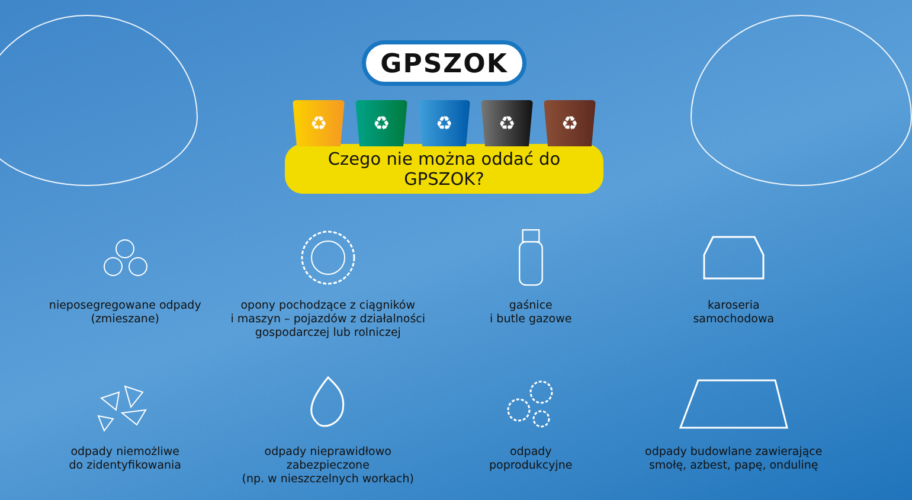GPSZOK
♻ ♻ ♻ ♻ ♻
Czego nie można oddać do GPSZOK?
nieposegregowane odpady
(zmieszane)
opony pochodzące z ciągników
i maszyn – pojazdów z działalności
gospodarczej lub rolniczej
gaśnice
i butle gazowe
karoseria
samochodowa
odpady niemożliwe
do zidentyfikowania
odpady nieprawidłowo zabezpieczone
(np. w nieszczelnych workach)
odpady
poprodukcyjne
odpady budowlane zawierające
smołę, azbest, papę, ondulinę